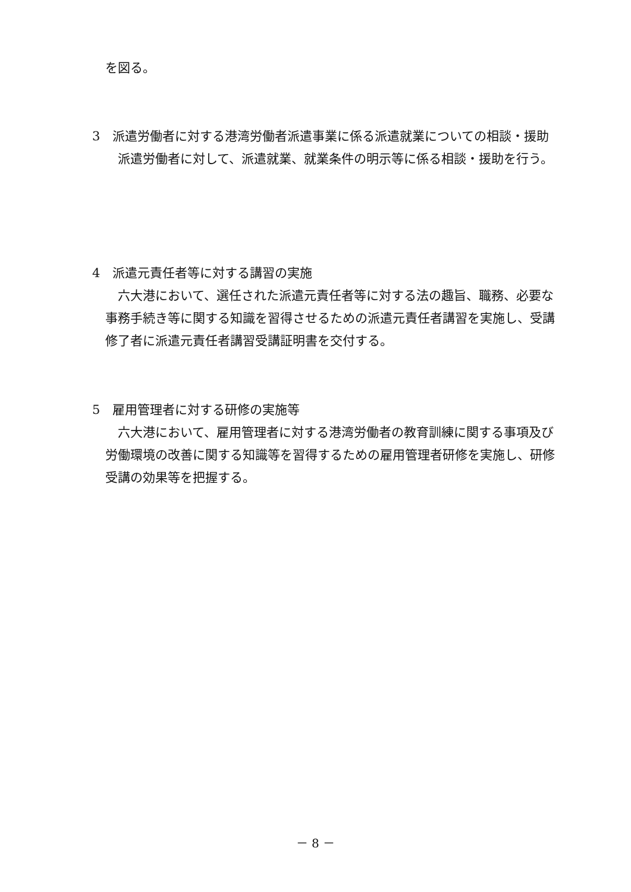を図る。
3　派遣労働者に対する港湾労働者派遣事業に係る派遣就業についての相談・援助
　派遣労働者に対して、派遣就業、就業条件の明示等に係る相談・援助を行う。
4　派遣元責任者等に対する講習の実施
　六大港において、選任された派遣元責任者等に対する法の趣旨、職務、必要な事務手続き等に関する知識を習得させるための派遣元責任者講習を実施し、受講修了者に派遣元責任者講習受講証明書を交付する。
5　雇用管理者に対する研修の実施等
　六大港において、雇用管理者に対する港湾労働者の教育訓練に関する事項及び労働環境の改善に関する知識等を習得するための雇用管理者研修を実施し、研修受講の効果等を把握する。
－ 8 －